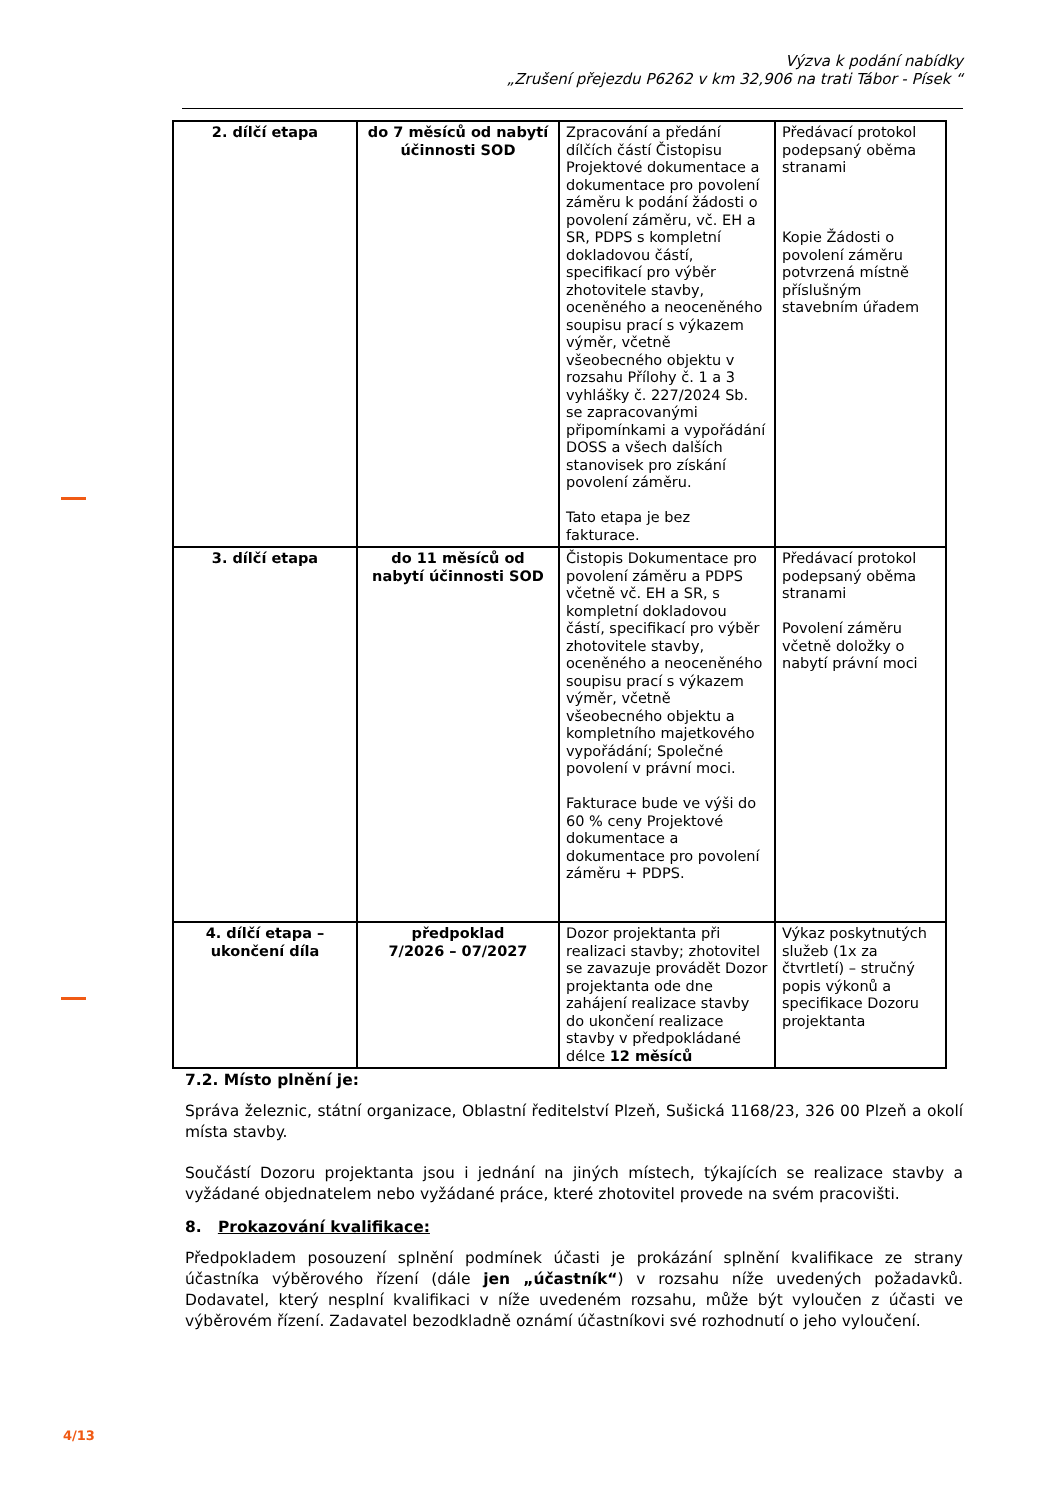Výzva k podání nabídky
„Zrušení přejezdu P6262 v km 32,906 na trati Tábor - Písek “
| 2. dílčí etapa | do 7 měsíců od nabytí účinnosti SOD | Zpracování a předání dílčích částí Čistopisu Projektové dokumentace a dokumentace pro povolení záměru k podání žádosti o povolení záměru, vč. EH a SR, PDPS s kompletní dokladovou částí, specifikací pro výběr zhotovitele stavby, oceněného a neoceněného soupisu prací s výkazem výměr, včetně všeobecného objektu v rozsahu Přílohy č. 1 a 3 vyhlášky č. 227/2024 Sb. se zapracovanými připomínkami a vypořádání DOSS a všech dalších stanovisek pro získání povolení záměru. Tato etapa je bez fakturace. | Předávací protokol podepsaný oběma stranami Kopie Žádosti o povolení záměru potvrzená místně příslušným stavebním úřadem |
| 3. dílčí etapa | do 11 měsíců od nabytí účinnosti SOD | Čistopis Dokumentace pro povolení záměru a PDPS včetně vč. EH a SR, s kompletní dokladovou částí, specifikací pro výběr zhotovitele stavby, oceněného a neoceněného soupisu prací s výkazem výměr, včetně všeobecného objektu a kompletního majetkového vypořádání; Společné povolení v právní moci. Fakturace bude ve výši do 60 % ceny Projektové dokumentace a dokumentace pro povolení záměru + PDPS. | Předávací protokol podepsaný oběma stranami Povolení záměru včetně doložky o nabytí právní moci |
| 4. dílčí etapa – ukončení díla | předpoklad 7/2026 – 07/2027 | Dozor projektanta při realizaci stavby; zhotovitel se zavazuje provádět Dozor projektanta ode dne zahájení realizace stavby do ukončení realizace stavby v předpokládané délce 12 měsíců | Výkaz poskytnutých služeb (1x za čtvrtletí) – stručný popis výkonů a specifikace Dozoru projektanta |
7.2. Místo plnění je:
Správa železnic, státní organizace, Oblastní ředitelství Plzeň, Sušická 1168/23, 326 00 Plzeň a okolí místa stavby.
Součástí Dozoru projektanta jsou i jednání na jiných místech, týkajících se realizace stavby a vyžádané objednatelem nebo vyžádané práce, které zhotovitel provede na svém pracovišti.
8. Prokazování kvalifikace:
Předpokladem posouzení splnění podmínek účasti je prokázání splnění kvalifikace ze strany účastníka výběrového řízení (dále jen „účastník“) v rozsahu níže uvedených požadavků. Dodavatel, který nesplní kvalifikaci v níže uvedeném rozsahu, může být vyloučen z účasti ve výběrovém řízení. Zadavatel bezodkladně oznámí účastníkovi své rozhodnutí o jeho vyloučení.
4/13